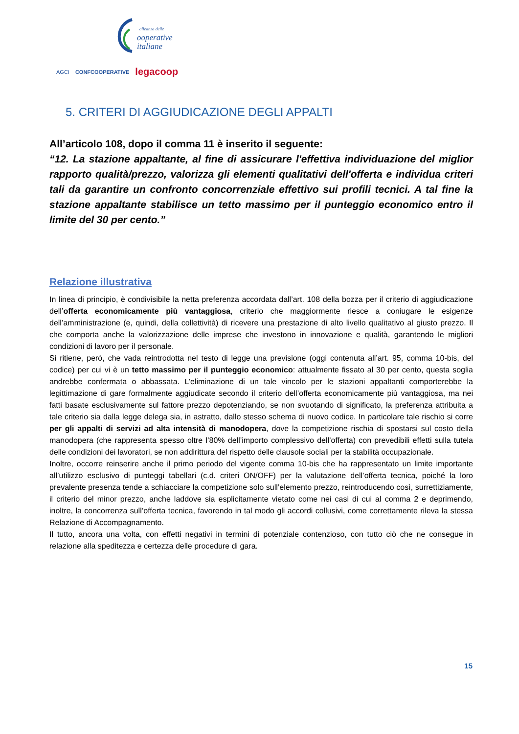alleanza delle
ooperative
italiane
AGCI CONFCOOPERATIVE legacoop
5. CRITERI DI AGGIUDICAZIONE DEGLI APPALTI
All’articolo 108, dopo il comma 11 è inserito il seguente:
“12. La stazione appaltante, al fine di assicurare l'effettiva individuazione del miglior rapporto qualità/prezzo, valorizza gli elementi qualitativi dell'offerta e individua criteri tali da garantire un confronto concorrenziale effettivo sui profili tecnici. A tal fine la stazione appaltante stabilisce un tetto massimo per il punteggio economico entro il limite del 30 per cento.”
Relazione illustrativa
In linea di principio, è condivisibile la netta preferenza accordata dall’art. 108 della bozza per il criterio di aggiudicazione dell’offerta economicamente più vantaggiosa, criterio che maggiormente riesce a coniugare le esigenze dell’amministrazione (e, quindi, della collettività) di ricevere una prestazione di alto livello qualitativo al giusto prezzo. Il che comporta anche la valorizzazione delle imprese che investono in innovazione e qualità, garantendo le migliori condizioni di lavoro per il personale.
Si ritiene, però, che vada reintrodotta nel testo di legge una previsione (oggi contenuta all’art. 95, comma 10-bis, del codice) per cui vi è un tetto massimo per il punteggio economico: attualmente fissato al 30 per cento, questa soglia andrebbe confermata o abbassata. L’eliminazione di un tale vincolo per le stazioni appaltanti comporterebbe la legittimazione di gare formalmente aggiudicate secondo il criterio dell’offerta economicamente più vantaggiosa, ma nei fatti basate esclusivamente sul fattore prezzo depotenziando, se non svuotando di significato, la preferenza attribuita a tale criterio sia dalla legge delega sia, in astratto, dallo stesso schema di nuovo codice. In particolare tale rischio si corre per gli appalti di servizi ad alta intensità di manodopera, dove la competizione rischia di spostarsi sul costo della manodopera (che rappresenta spesso oltre l’80% dell’importo complessivo dell’offerta) con prevedibili effetti sulla tutela delle condizioni dei lavoratori, se non addirittura del rispetto delle clausole sociali per la stabilità occupazionale.
Inoltre, occorre reinserire anche il primo periodo del vigente comma 10-bis che ha rappresentato un limite importante all’utilizzo esclusivo di punteggi tabellari (c.d. criteri ON/OFF) per la valutazione dell’offerta tecnica, poiché la loro prevalente presenza tende a schiacciare la competizione solo sull’elemento prezzo, reintroducendo così, surrettiziamente, il criterio del minor prezzo, anche laddove sia esplicitamente vietato come nei casi di cui al comma 2 e deprimendo, inoltre, la concorrenza sull’offerta tecnica, favorendo in tal modo gli accordi collusivi, come correttamente rileva la stessa Relazione di Accompagnamento.
Il tutto, ancora una volta, con effetti negativi in termini di potenziale contenzioso, con tutto ciò che ne consegue in relazione alla speditezza e certezza delle procedure di gara.
15